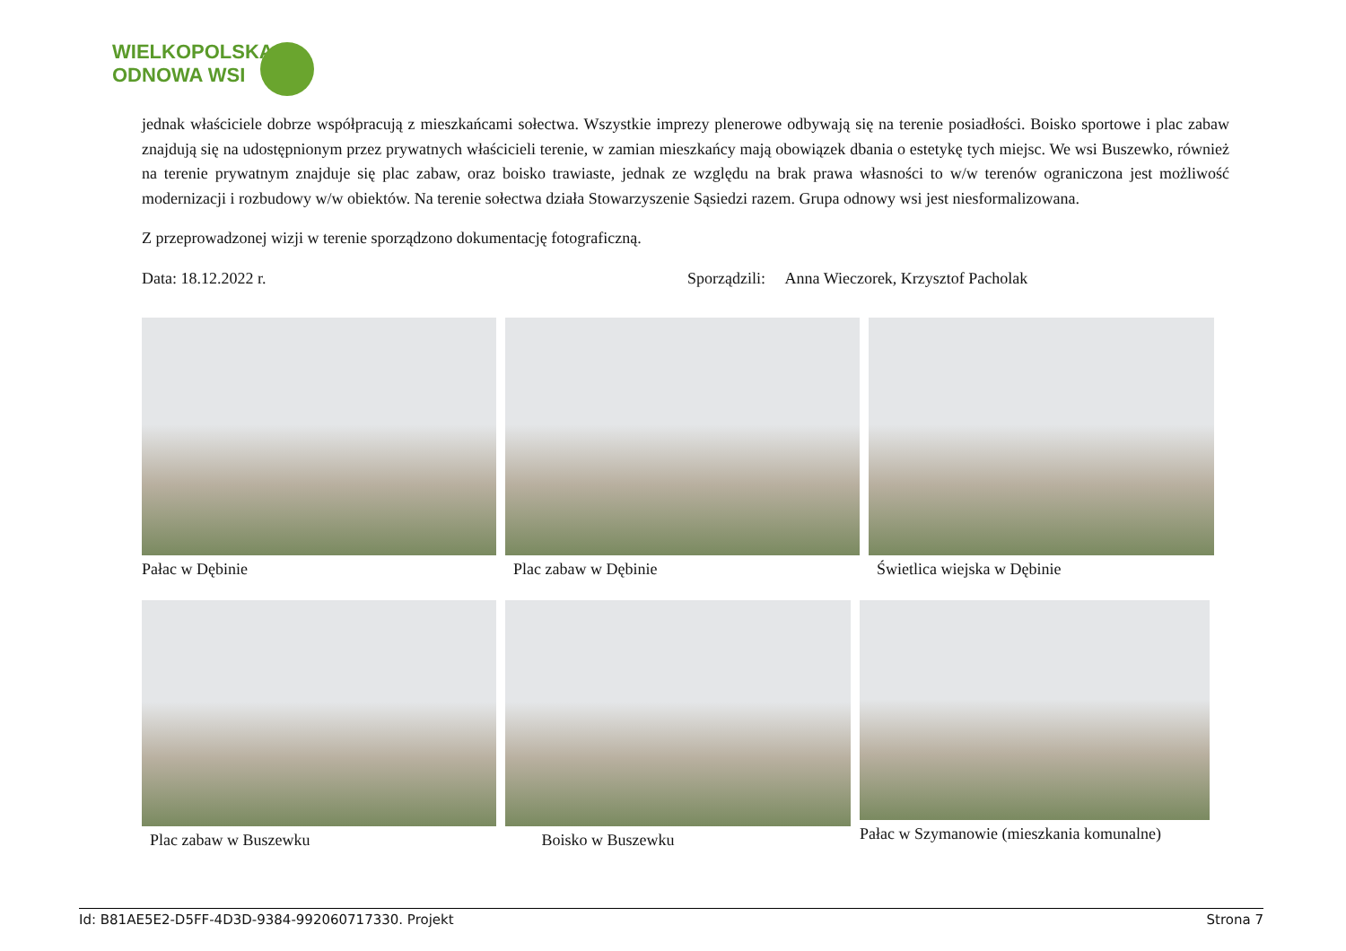WIELKOPOLSKA
ODNOWA WSI
jednak właściciele dobrze współpracują z mieszkańcami sołectwa. Wszystkie imprezy plenerowe odbywają się na terenie posiadłości. Boisko sportowe i plac zabaw znajdują się na udostępnionym przez prywatnych właścicieli terenie, w zamian mieszkańcy mają obowiązek dbania o estetykę tych miejsc. We wsi Buszewko, również na terenie prywatnym znajduje się plac zabaw, oraz boisko trawiaste, jednak ze względu na brak prawa własności to w/w terenów ograniczona jest możliwość modernizacji i rozbudowy w/w obiektów. Na terenie sołectwa działa Stowarzyszenie Sąsiedzi razem. Grupa odnowy wsi jest niesformalizowana.
Z przeprowadzonej wizji w terenie sporządzono dokumentację fotograficzną.
Data: 18.12.2022 r. Sporządzili: Anna Wieczorek, Krzysztof Pacholak
Pałac w Dębinie Plac zabaw w Dębinie Świetlica wiejska w Dębinie
Plac zabaw w Buszewku Boisko w Buszewku Pałac w Szymanowie (mieszkania komunalne)
Id: B81AE5E2-D5FF-4D3D-9384-992060717330. Projekt Strona 7